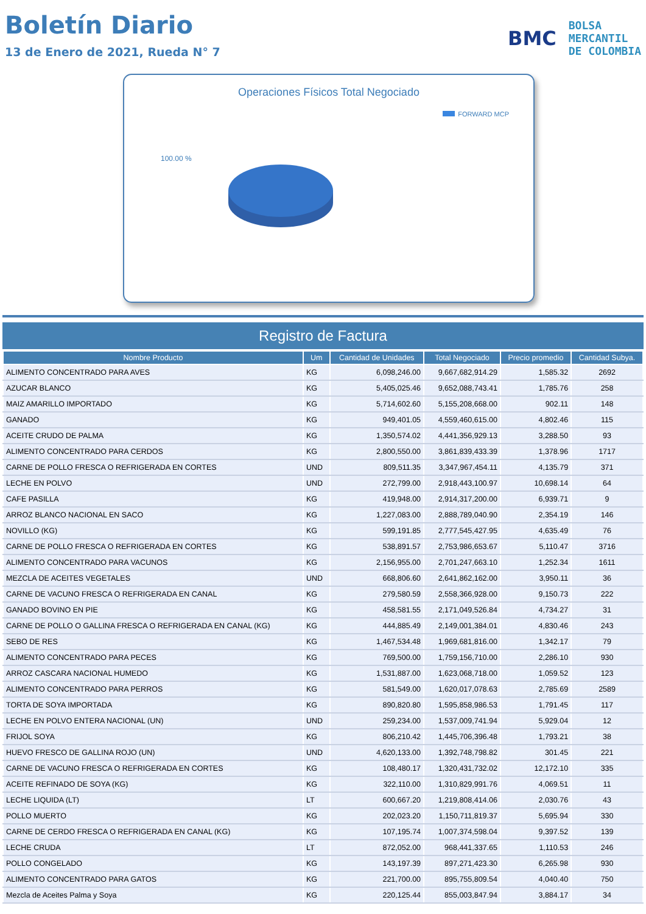Boletín Diario
13 de Enero de 2021, Rueda N° 7
BMC
BOLSA
MERCANTIL
DE COLOMBIA
Operaciones Físicos Total Negociado
FORWARD MCP
100.00 %
Registro de Factura
| Nombre Producto | Um | Cantidad de Unidades | Total Negociado | Precio promedio | Cantidad Subya. |
| --- | --- | --- | --- | --- | --- |
| ALIMENTO CONCENTRADO PARA AVES | KG | 6,098,246.00 | 9,667,682,914.29 | 1,585.32 | 2692 |
| AZUCAR BLANCO | KG | 5,405,025.46 | 9,652,088,743.41 | 1,785.76 | 258 |
| MAIZ AMARILLO IMPORTADO | KG | 5,714,602.60 | 5,155,208,668.00 | 902.11 | 148 |
| GANADO | KG | 949,401.05 | 4,559,460,615.00 | 4,802.46 | 115 |
| ACEITE CRUDO DE PALMA | KG | 1,350,574.02 | 4,441,356,929.13 | 3,288.50 | 93 |
| ALIMENTO CONCENTRADO PARA CERDOS | KG | 2,800,550.00 | 3,861,839,433.39 | 1,378.96 | 1717 |
| CARNE DE POLLO FRESCA O REFRIGERADA EN CORTES | UND | 809,511.35 | 3,347,967,454.11 | 4,135.79 | 371 |
| LECHE EN POLVO | UND | 272,799.00 | 2,918,443,100.97 | 10,698.14 | 64 |
| CAFE PASILLA | KG | 419,948.00 | 2,914,317,200.00 | 6,939.71 | 9 |
| ARROZ BLANCO NACIONAL EN SACO | KG | 1,227,083.00 | 2,888,789,040.90 | 2,354.19 | 146 |
| NOVILLO (KG) | KG | 599,191.85 | 2,777,545,427.95 | 4,635.49 | 76 |
| CARNE DE POLLO FRESCA O REFRIGERADA EN CORTES | KG | 538,891.57 | 2,753,986,653.67 | 5,110.47 | 3716 |
| ALIMENTO CONCENTRADO PARA VACUNOS | KG | 2,156,955.00 | 2,701,247,663.10 | 1,252.34 | 1611 |
| MEZCLA DE ACEITES VEGETALES | UND | 668,806.60 | 2,641,862,162.00 | 3,950.11 | 36 |
| CARNE DE VACUNO FRESCA O REFRIGERADA EN CANAL | KG | 279,580.59 | 2,558,366,928.00 | 9,150.73 | 222 |
| GANADO BOVINO EN PIE | KG | 458,581.55 | 2,171,049,526.84 | 4,734.27 | 31 |
| CARNE DE POLLO O GALLINA FRESCA O REFRIGERADA EN CANAL (KG) | KG | 444,885.49 | 2,149,001,384.01 | 4,830.46 | 243 |
| SEBO DE RES | KG | 1,467,534.48 | 1,969,681,816.00 | 1,342.17 | 79 |
| ALIMENTO CONCENTRADO PARA PECES | KG | 769,500.00 | 1,759,156,710.00 | 2,286.10 | 930 |
| ARROZ CASCARA NACIONAL HUMEDO | KG | 1,531,887.00 | 1,623,068,718.00 | 1,059.52 | 123 |
| ALIMENTO CONCENTRADO PARA PERROS | KG | 581,549.00 | 1,620,017,078.63 | 2,785.69 | 2589 |
| TORTA DE SOYA IMPORTADA | KG | 890,820.80 | 1,595,858,986.53 | 1,791.45 | 117 |
| LECHE EN POLVO ENTERA NACIONAL (UN) | UND | 259,234.00 | 1,537,009,741.94 | 5,929.04 | 12 |
| FRIJOL SOYA | KG | 806,210.42 | 1,445,706,396.48 | 1,793.21 | 38 |
| HUEVO FRESCO DE GALLINA ROJO (UN) | UND | 4,620,133.00 | 1,392,748,798.82 | 301.45 | 221 |
| CARNE DE VACUNO FRESCA O REFRIGERADA EN CORTES | KG | 108,480.17 | 1,320,431,732.02 | 12,172.10 | 335 |
| ACEITE REFINADO DE SOYA (KG) | KG | 322,110.00 | 1,310,829,991.76 | 4,069.51 | 11 |
| LECHE LIQUIDA (LT) | LT | 600,667.20 | 1,219,808,414.06 | 2,030.76 | 43 |
| POLLO MUERTO | KG | 202,023.20 | 1,150,711,819.37 | 5,695.94 | 330 |
| CARNE DE CERDO FRESCA O REFRIGERADA EN CANAL (KG) | KG | 107,195.74 | 1,007,374,598.04 | 9,397.52 | 139 |
| LECHE CRUDA | LT | 872,052.00 | 968,441,337.65 | 1,110.53 | 246 |
| POLLO CONGELADO | KG | 143,197.39 | 897,271,423.30 | 6,265.98 | 930 |
| ALIMENTO CONCENTRADO PARA GATOS | KG | 221,700.00 | 895,755,809.54 | 4,040.40 | 750 |
| Mezcla de Aceites Palma y Soya | KG | 220,125.44 | 855,003,847.94 | 3,884.17 | 34 |